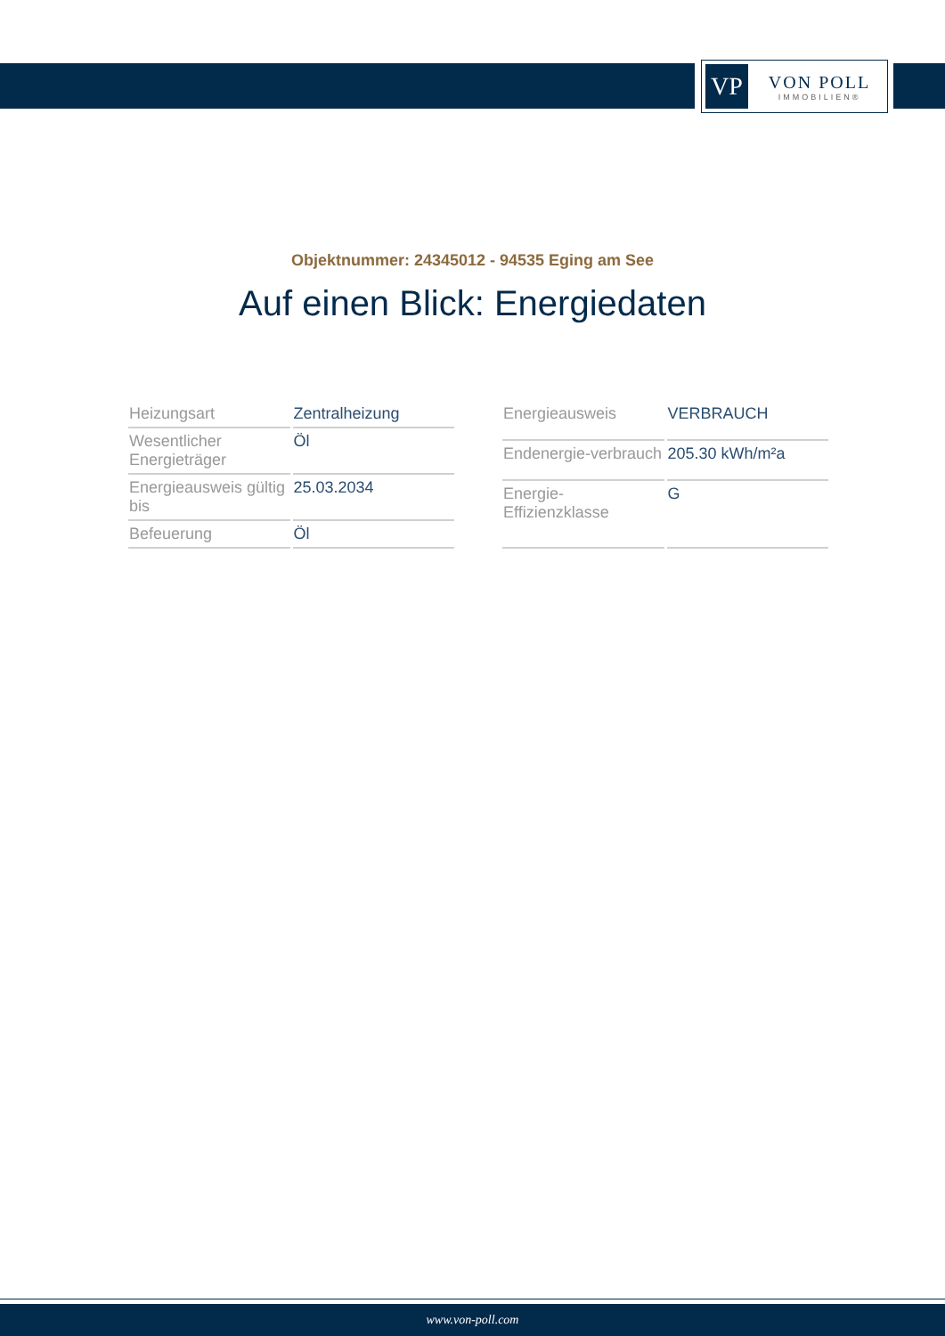VP
VON POLL
IMMOBILIEN®
Objektnummer: 24345012 - 94535 Eging am See
Auf einen Blick: Energiedaten
| Heizungsart | Zentralheizung |
| Wesentlicher Energieträger | Öl |
| Energieausweis gültig bis | 25.03.2034 |
| Befeuerung | Öl |
| Energieausweis | VERBRAUCH |
| Endenergie-verbrauch | 205.30 kWh/m²a |
| Energie-Effizienzklasse | G |
www.von-poll.com